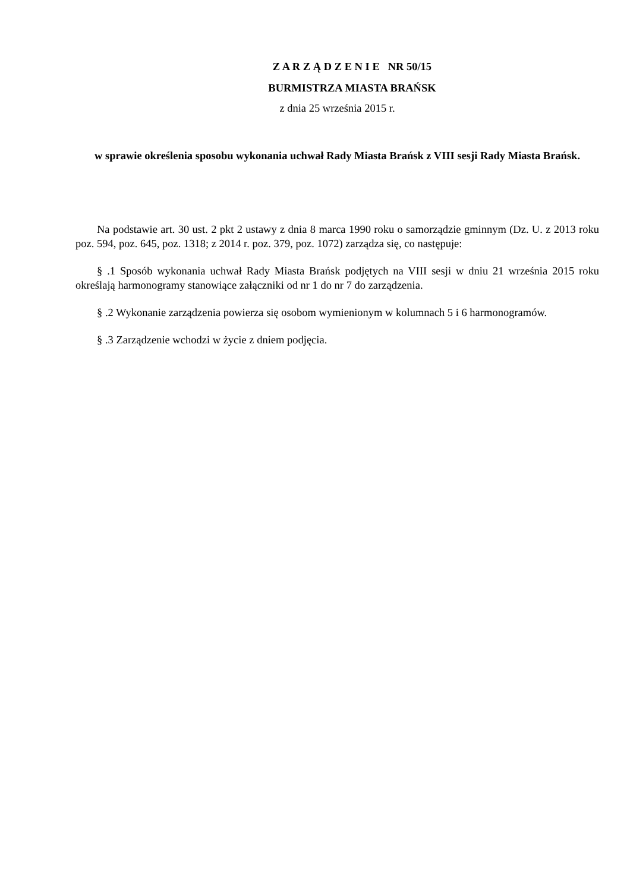Z A R Z Ą D Z E N I E NR 50/15
BURMISTRZA MIASTA BRAŃSK
z dnia 25 września 2015 r.
w sprawie określenia sposobu wykonania uchwał Rady Miasta Brańsk z VIII sesji Rady Miasta Brańsk.
Na podstawie art. 30 ust. 2 pkt 2 ustawy z dnia 8 marca 1990 roku o samorządzie gminnym (Dz. U. z 2013 roku poz. 594, poz. 645, poz. 1318; z 2014 r. poz. 379, poz. 1072) zarządza się, co następuje:
§ .1 Sposób wykonania uchwał Rady Miasta Brańsk podjętych na VIII sesji w dniu 21 września 2015 roku określają harmonogramy stanowiące załączniki od nr 1 do nr 7 do zarządzenia.
§ .2 Wykonanie zarządzenia powierza się osobom wymienionym w kolumnach 5 i 6 harmonogramów.
§ .3 Zarządzenie wchodzi w życie z dniem podjęcia.